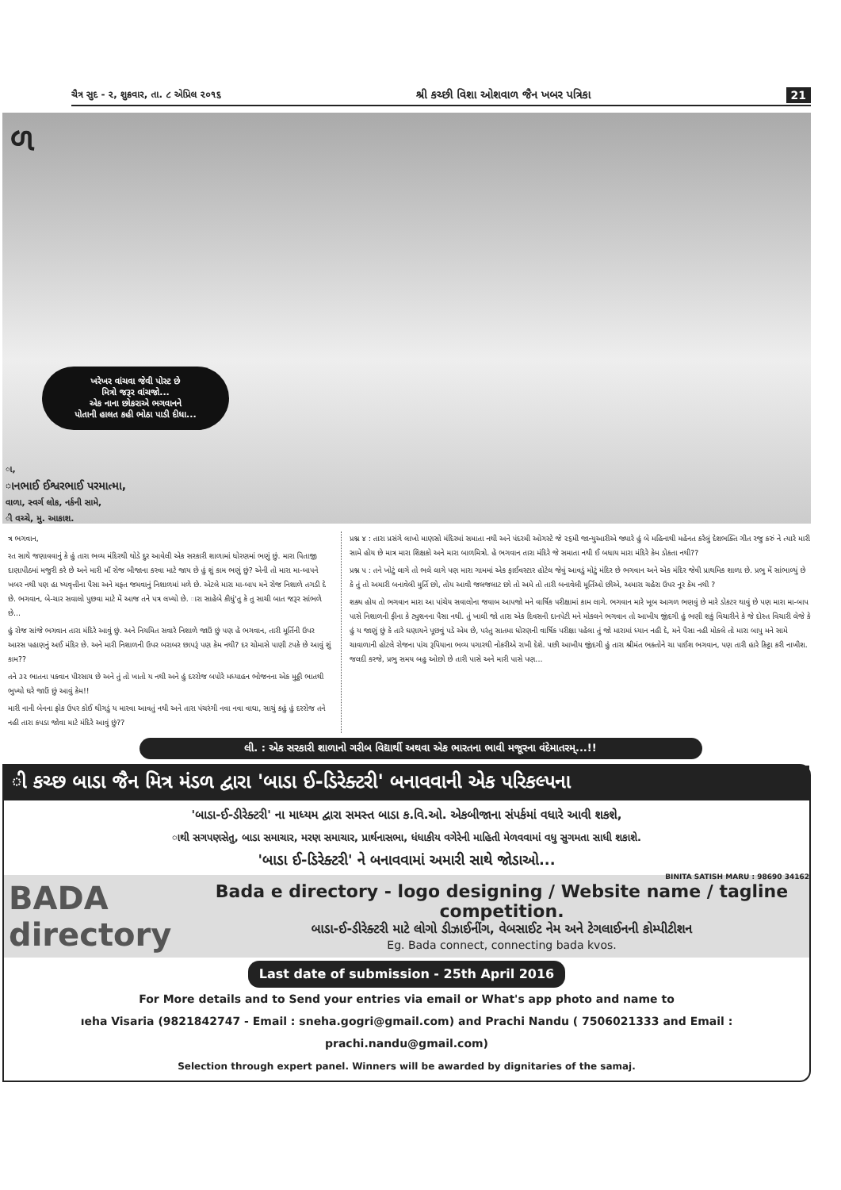ચૈત્ર સુદ - ૨, શુક્રવાર, તા. ૮ એપ્રિલ ૨૦૧૬ શ્રી કચ્છી વિશા ઓશવાળ જૈન ખબર પત્રિકા 21
ળ
ખરેખર વાંચવા જેવી પોસ્ટ છે
મિત્રો જરૂર વાંચજો...
એક નાના છોકરાએ ભગવાનને
પોતાની હાલત કહી ભોઠા પાડી દીધા...
ા,
ાનભાઈ ઈશ્વરભાઈ પરમાત્મા,
વાળા, સ્વર્ગ લોક, નર્કની સામે,
ી વચ્ચે, મુ. આકાશ.
ત્ર ભગવાન,
રત સાથે જણાવવાનું કે હું તારા ભવ્ય મંદિરથી થોડે દુર આવેલી એક સરકારી શાળામાં ધોરણમાં ભણું છું. મારા પિતાજી દાણાપીઠમાં મજુરી કરે છે અને મારી માઁ રોજ બીજાના કરવા માટે જાય છે હું શું કામ ભણું છું? એની તો મારા મા-બાપને ખબર નથી પણ હા ષ્યવૃત્તીના પૈસા અને મફત જમવાનું નિશાળમાં મળે છે. એટલે મારા મા-બાપ મને રોજ નિશાળે તગડી દે છે. ભગવાન, બે-ચાર સવાલો પુછવા માટે મેં આજ તને પત્ર લખ્યો છે. ારા સાહેબે કીધું'તુ કે તુ સાચી બાત જરૂર સાંભળે છે...
હું રોજ સાંજે ભગવાન તારા મંદિરે આવું છું. અને નિયમિત સવારે નિશાળે જાઉં છું પણ હે ભગવાન, તારી મૂર્તિની ઉપર આરસ પહાણનું અઈ મંદિર છે. અને મારી નિશાળની ઉપર બરાબર છાપરૂં પણ કેમ નથી? દર ચોમાસે પાણી ટપકે છે આવું શું કામ??
તને ૩૨ ભાતના પકવાન પીરસાય છે અને તું તો ખાતો ય નથી અને હું દરરોજ બપોરે મધ્યાહન ભોજનના એક મુઠ્ઠી ભાતથી ભુખ્યો ઘરે જાઉં છું આવું કેમ!!
મારી નાની બેનના ફ્રોક ઉપર કોઈ થીગડું ય મારવા આવતું નથી અને તારા પંચરંગી નવા નવા વાઘા, સાચું કહું હું દરરોજ તને નહી તારા કપડા જોવા માટે મંદિરે આવું છું??
પ્રશ્ન ૪ : તારા પ્રસંગે લાખો માણસો મંદિરમાં સમાતા નથી અને પંદરમી ઓગસ્ટે જે ૨૬મી જાન્યુઆરીએ જ્યારે હું બે મહિનાથી મહેનત કરેલું દેશભક્તિ ગીત રજુ કરું ને ત્યારે મારી સામે હોય છે માત્ર મારા શિક્ષકો અને મારા બાળમિત્રો. હે ભગવાન તારા મંદિરે જે સમાતા નથી ઈ બધાય મારા મંદિરે કેમ ડોકતા નથી??
પ્રશ્ન ૫ : તને ખોટું લાગે તો ભલે લાગે પણ મારા ગામમાં એક ફાઈવસ્ટાર હોટેલ જેવું આવડું મોટું મંદિર છે ભગવાન અને એક મંદિર જેવી પ્રાથમિક શાળા છે. પ્રભુ મેં સાંભાળ્યું છે કે તું તો અમારી બનાવેલી મુર્તિ છો, તોય આવી જલજલાટ છો તો અમે તો તારી બનાવેલી મૂર્તિઓ છીએ, અમારા ચહેરા ઉપર નૂર કેમ નથી ?
શક્ય હોય તો ભગવાન મારા આ પાંચેય સવાલોના જવાબ આપજો મને વાર્ષિક પરીક્ષામાં કામ લાગે. ભગવાન મારે ખૂબ આગળ ભણવું છે મારે ડોકટર થાવું છે પણ મારા મા-બાપ પાસે નિશાળની ફીના કે ટ્યુશનના પૈસા નથી. તું ખાલી જો તારા એક દિવસની દાનપેટી મને મોકલને ભગવાન તો આખીય જીંદગી હું ભણી શકું વિચારીને કે જે દોસ્ત વિચારી લેજે કે હું ય જાણું છું કે તારે ઘણાયને પૂછવું પડે એમ છે, પરંતુ સાતમા ધોરણની વાર્ષિક પરીક્ષા પહેલા તું જો મારામાં ધ્યાન નહી દે, મને પૈસા નહી મોકલે તો મારા બાપુ મને સામે ચાવાળાની હોટલે રોજના પાંચ રૂપિયાના ભવ્ય પગારથી નોકરીએ રાખી દેશે. પછી આખીય જીંદગી હું તારા શ્રીમંત ભક્તોને ચા પાઈશ ભગવાન, પણ તારી હારે કિટ્ટા કરી નાખીશ. જલદી કરજે, પ્રભુ સમય બહુ ઓછો છે તારી પાસે અને મારી પાસે પણ...
લી. : એક સરકારી શાળાનો ગરીબ વિદ્યાર્થી અથવા એક ભારતના ભાવી મજૂરના વંદેમાતરમ્...!!
ી કચ્છ બાડા જૈન મિત્ર મંડળ દ્વારા 'બાડા ઈ-ડિરેક્ટરી' બનાવવાની એક પરિકલ્પના
'બાડા-ઈ-ડીરેક્ટરી' ના માધ્યમ દ્વારા સમસ્ત બાડા ક.વિ.ઓ. એકબીજાના સંપર્કમાં વધારે આવી શકશે,
ાથી સગપણસેતુ, બાડા સમાચાર, મરણ સમાચાર, પ્રાર્થનાસભા, ધંધાકીય વગેરેની માહિતી મેળવવામાં વધુ સુગમતા સાધી શકાશે.
'બાડા ઈ-ડિરેક્ટરી' ને બનાવવામાં અમારી સાથે જોડાઓ...
BADA
directory
Bada e directory - logo designing / Website name / tagline competition.
બાડા-ઈ-ડીરેક્ટરી માટે લોગો ડીઝાઈનીંગ, વેબસાઈટ નેમ અને ટેગલાઈનની કોમ્પીટીશન
Eg. Bada connect, connecting bada kvos.
Last date of submission - 25th April 2016
For More details and to Send your entries via email or What's app photo and name to
ıeha Visaria (9821842747 - Email : sneha.gogri@gmail.com) and Prachi Nandu ( 7506021333 and Email : prachi.nandu@gmail.com)
Selection through expert panel. Winners will be awarded by dignitaries of the samaj.
BINITA SATISH MARU : 98690 34162